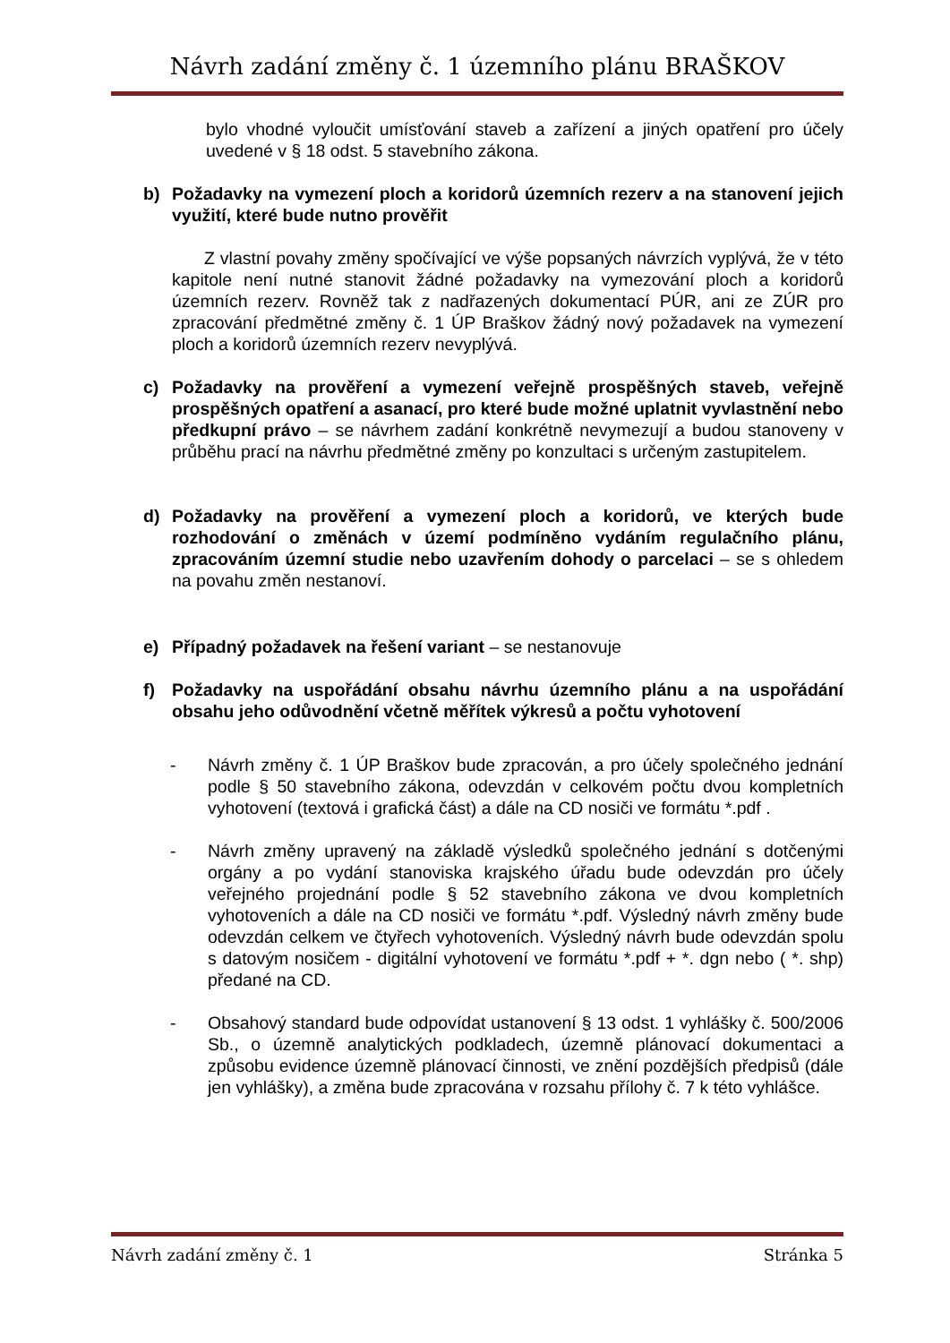Návrh zadání změny č. 1 územního plánu BRAŠKOV
bylo vhodné vyloučit umísťování staveb a zařízení a jiných opatření pro účely uvedené v § 18 odst. 5 stavebního zákona.
b) Požadavky na vymezení ploch a koridorů územních rezerv a na stanovení jejich využití, které bude nutno prověřit
Z vlastní povahy změny spočívající ve výše popsaných návrzích vyplývá, že v této kapitole není nutné stanovit žádné požadavky na vymezování ploch a koridorů územních rezerv. Rovněž tak z nadřazených dokumentací PÚR, ani ze ZÚR pro zpracování předmětné změny č. 1 ÚP Braškov žádný nový požadavek na vymezení ploch a koridorů územních rezerv nevyplývá.
c) Požadavky na prověření a vymezení veřejně prospěšných staveb, veřejně prospěšných opatření a asanací, pro které bude možné uplatnit vyvlastnění nebo předkupní právo – se návrhem zadání konkrétně nevymezují a budou stanoveny v průběhu prací na návrhu předmětné změny po konzultaci s určeným zastupitelem.
d) Požadavky na prověření a vymezení ploch a koridorů, ve kterých bude rozhodování o změnách v území podmíněno vydáním regulačního plánu, zpracováním územní studie nebo uzavřením dohody o parcelaci – se s ohledem na povahu změn nestanoví.
e) Případný požadavek na řešení variant – se nestanovuje
f) Požadavky na uspořádání obsahu návrhu územního plánu a na uspořádání obsahu jeho odůvodnění včetně měřítek výkresů a počtu vyhotovení
- Návrh změny č. 1 ÚP Braškov bude zpracován, a pro účely společného jednání podle § 50 stavebního zákona, odevzdán v celkovém počtu dvou kompletních vyhotovení (textová i grafická část) a dále na CD nosiči ve formátu *.pdf .
- Návrh změny upravený na základě výsledků společného jednání s dotčenými orgány a po vydání stanoviska krajského úřadu bude odevzdán pro účely veřejného projednání podle § 52 stavebního zákona ve dvou kompletních vyhotoveních a dále na CD nosiči ve formátu *.pdf. Výsledný návrh změny bude odevzdán celkem ve čtyřech vyhotoveních. Výsledný návrh bude odevzdán spolu s datovým nosičem - digitální vyhotovení ve formátu *.pdf + *. dgn nebo ( *. shp) předané na CD.
- Obsahový standard bude odpovídat ustanovení § 13 odst. 1 vyhlášky č. 500/2006 Sb., o územně analytických podkladech, územně plánovací dokumentaci a způsobu evidence územně plánovací činnosti, ve znění pozdějších předpisů (dále jen vyhlášky), a změna bude zpracována v rozsahu přílohy č. 7 k této vyhlášce.
Návrh zadání změny č. 1 Stránka 5